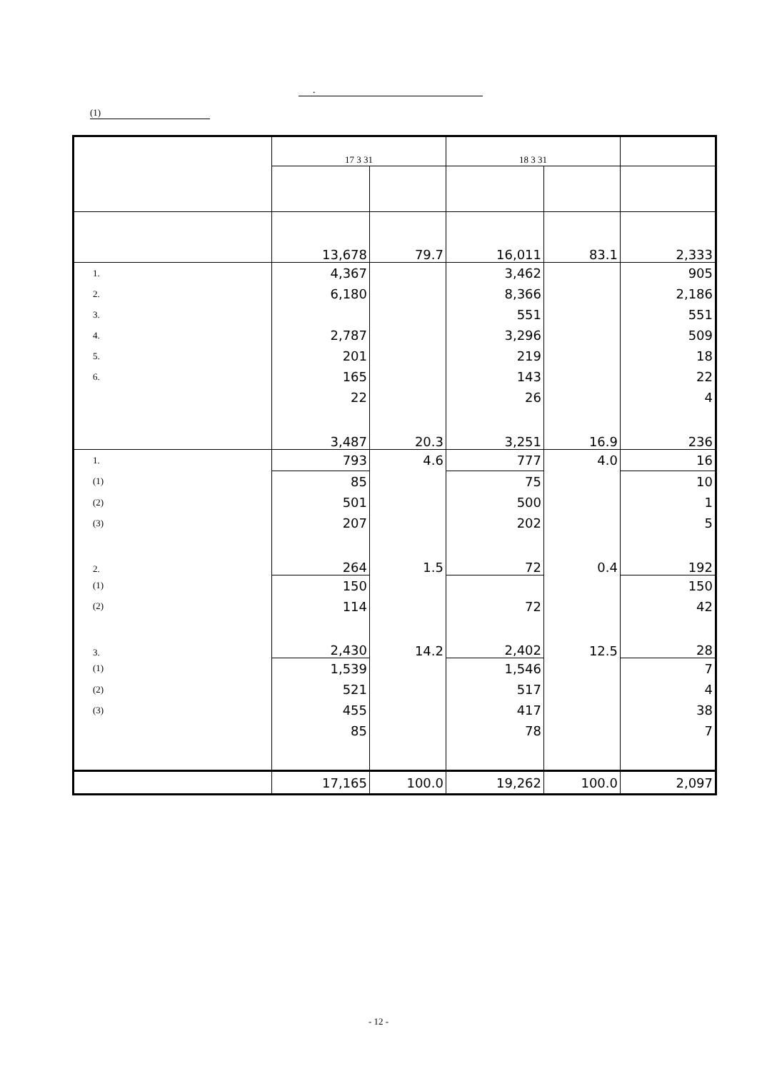.
(1)
| | 17 3 31 | | 18 3 31 | | |
| | 13,678 | 79.7 | 16,011 | 83.1 | 2,333 |
| 1. | 4,367 | | 3,462 | | 905 |
| 2. | 6,180 | | 8,366 | | 2,186 |
| 3. | | | 551 | | 551 |
| 4. | 2,787 | | 3,296 | | 509 |
| 5. | 201 | | 219 | | 18 |
| 6. | 165 | | 143 | | 22 |
| | 22 | | 26 | | 4 |
| | 3,487 | 20.3 | 3,251 | 16.9 | 236 |
| 1. | 793 | 4.6 | 777 | 4.0 | 16 |
| (1) | 85 | | 75 | | 10 |
| (2) | 501 | | 500 | | 1 |
| (3) | 207 | | 202 | | 5 |
| 2. | 264 | 1.5 | 72 | 0.4 | 192 |
| (1) | 150 | | | | 150 |
| (2) | 114 | | 72 | | 42 |
| 3. | 2,430 | 14.2 | 2,402 | 12.5 | 28 |
| (1) | 1,539 | | 1,546 | | 7 |
| (2) | 521 | | 517 | | 4 |
| (3) | 455 | | 417 | | 38 |
| | 85 | | 78 | | 7 |
| | 17,165 | 100.0 | 19,262 | 100.0 | 2,097 |
- 12 -